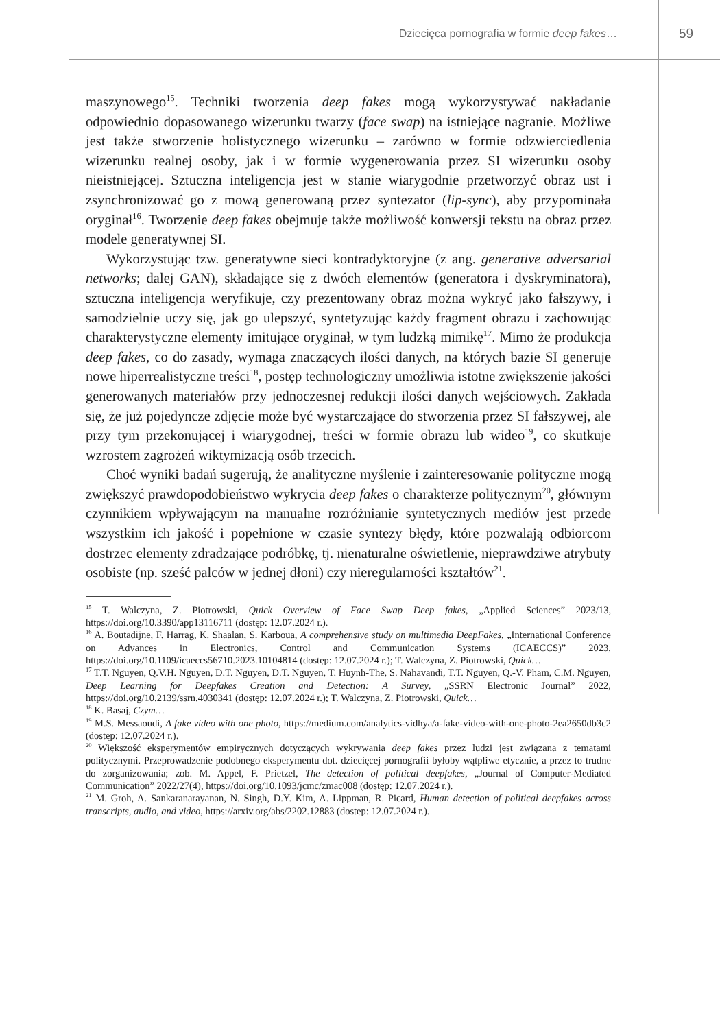Dziecięca pornografia w formie deep fakes… 59
maszynowego<sup>15</sup>. Techniki tworzenia deep fakes mogą wykorzystywać nakładanie odpowiednio dopasowanego wizerunku twarzy (face swap) na istniejące nagranie. Możliwe jest także stworzenie holistycznego wizerunku – zarówno w formie odzwierciedlenia wizerunku realnej osoby, jak i w formie wygenerowania przez SI wizerunku osoby nieistniejącej. Sztuczna inteligencja jest w stanie wiarygodnie przetworzyć obraz ust i zsynchronizować go z mową generowaną przez syntezator (lip-sync), aby przypominała oryginał<sup>16</sup>. Tworzenie deep fakes obejmuje także możliwość konwersji tekstu na obraz przez modele generatywnej SI.
Wykorzystując tzw. generatywne sieci kontradyktoryjne (z ang. generative adversarial networks; dalej GAN), składające się z dwóch elementów (generatora i dyskryminatora), sztuczna inteligencja weryfikuje, czy prezentowany obraz można wykryć jako fałszywy, i samodzielnie uczy się, jak go ulepszyć, syntetyzując każdy fragment obrazu i zachowując charakterystyczne elementy imitujące oryginał, w tym ludzką mimikę<sup>17</sup>. Mimo że produkcja deep fakes, co do zasady, wymaga znaczących ilości danych, na których bazie SI generuje nowe hiperrealistyczne treści<sup>18</sup>, postęp technologiczny umożliwia istotne zwiększenie jakości generowanych materiałów przy jednoczesnej redukcji ilości danych wejściowych. Zakłada się, że już pojedyncze zdjęcie może być wystarczające do stworzenia przez SI fałszywej, ale przy tym przekonującej i wiarygodnej, treści w formie obrazu lub wideo<sup>19</sup>, co skutkuje wzrostem zagrożeń wiktymizacją osób trzecich.
Choć wyniki badań sugerują, że analityczne myślenie i zainteresowanie polityczne mogą zwiększyć prawdopodobieństwo wykrycia deep fakes o charakterze politycznym<sup>20</sup>, głównym czynnikiem wpływającym na manualne rozróżnianie syntetycznych mediów jest przede wszystkim ich jakość i popełnione w czasie syntezy błędy, które pozwalają odbiorcom dostrzec elementy zdradzające podróbkę, tj. nienaturalne oświetlenie, nieprawdziwe atrybuty osobiste (np. sześć palców w jednej dłoni) czy nieregularności kształtów<sup>21</sup>.
<sup>15</sup> T. Walczyna, Z. Piotrowski, Quick Overview of Face Swap Deep fakes, „Applied Sciences” 2023/13, https://doi.org/10.3390/app13116711 (dostęp: 12.07.2024 r.).
<sup>16</sup> A. Boutadijne, F. Harrag, K. Shaalan, S. Karboua, A comprehensive study on multimedia DeepFakes, „International Conference on Advances in Electronics, Control and Communication Systems (ICAECCS)” 2023, https://doi.org/10.1109/icaeccs56710.2023.10104814 (dostęp: 12.07.2024 r.); T. Walczyna, Z. Piotrowski, Quick…
<sup>17</sup> T.T. Nguyen, Q.V.H. Nguyen, D.T. Nguyen, D.T. Nguyen, T. Huynh-The, S. Nahavandi, T.T. Nguyen, Q.-V. Pham, C.M. Nguyen, Deep Learning for Deepfakes Creation and Detection: A Survey, „SSRN Electronic Journal” 2022, https://doi.org/10.2139/ssrn.4030341 (dostęp: 12.07.2024 r.); T. Walczyna, Z. Piotrowski, Quick…
<sup>18</sup> K. Basaj, Czym…
<sup>19</sup> M.S. Messaoudi, A fake video with one photo, https://medium.com/analytics-vidhya/a-fake-video-with-one-photo-2ea2650db3c2 (dostęp: 12.07.2024 r.).
<sup>20</sup> Większość eksperymentów empirycznych dotyczących wykrywania deep fakes przez ludzi jest związana z tematami politycznymi. Przeprowadzenie podobnego eksperymentu dot. dziecięcej pornografii byłoby wątpliwe etycznie, a przez to trudne do zorganizowania; zob. M. Appel, F. Prietzel, The detection of political deepfakes, „Journal of Computer-Mediated Communication” 2022/27(4), https://doi.org/10.1093/jcmc/zmac008 (dostęp: 12.07.2024 r.).
<sup>21</sup> M. Groh, A. Sankaranarayanan, N. Singh, D.Y. Kim, A. Lippman, R. Picard, Human detection of political deepfakes across transcripts, audio, and video, https://arxiv.org/abs/2202.12883 (dostęp: 12.07.2024 r.).